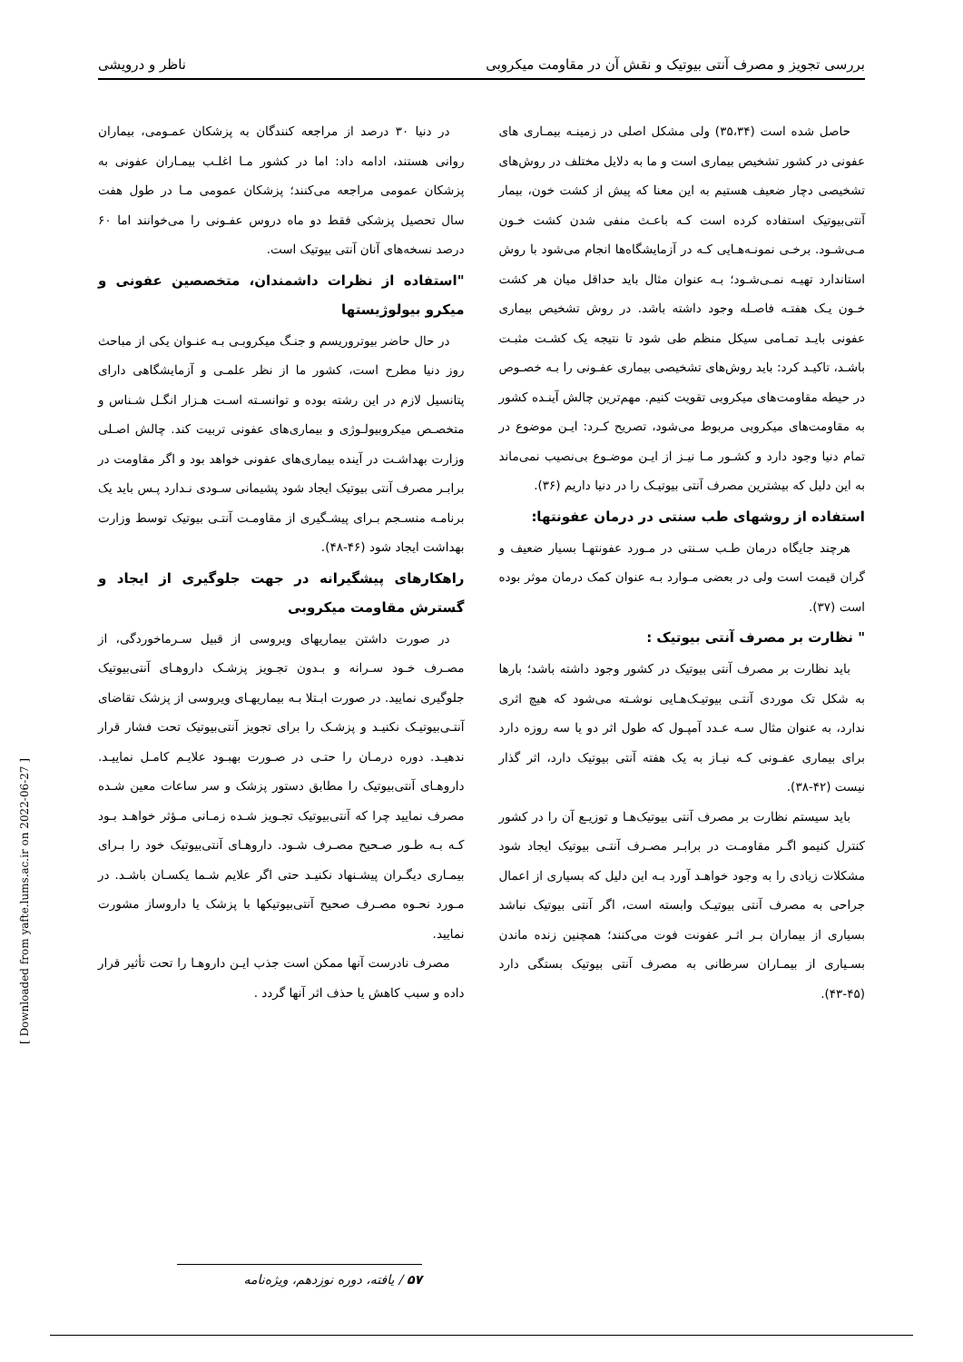بررسی تجویز و مصرف آنتی بیوتیک و نقش آن در مقاومت میکروبی ناظر و درویشی
حاصل شده است (۳۵،۳۴) ولی مشکل اصلی در زمینـه بیمـاری های عفونی در کشور تشخیص بیماری است و ما به دلایل مختلف در روش‌های تشخیصی دچار ضعیف هستیم به این معنا که پیش از کشت خون، بیمار آنتی‌بیوتیک استفاده کرده است کـه باعـث منفی شدن کشت خـون مـی‌شـود. برخـی نمونـه‌هـایی کـه در آزمایشگاه‌ها انجام می‌شود با روش استاندارد تهیـه نمـی‌شـود؛ بـه عنوان مثال باید حداقل میان هر کشت خـون یـک هفتـه فاصـله وجود داشته باشد. در روش تشخیص بیماری عفونی بایـد تمـامی سیکل منظم طی شود تا نتیجه یک کشـت مثبـت باشـد، تاکیـد کرد: باید روش‌های تشخیصی بیماری عفـونی را بـه خصـوص در حیطه مقاومت‌های میکروبی تقویت کنیم. مهم‌ترین چالش آینـده کشور به مقاومت‌های میکروبی مربوط می‌شود، تصریح کـرد: ایـن موضوع در تمام دنیا وجود دارد و کشـور مـا نیـز از ایـن موضـوع بی‌نصیب نمی‌ماند به این دلیل که بیشترین مصرف آنتی بیوتیـک را در دنیا داریم (۳۶).
استفاده از روشهای طب سنتی در درمان عفونتها:
هرچند جایگاه درمان طـب سـنتی در مـورد عفونتهـا بسیار ضعیف و گران قیمت است ولی در بعضی مـوارد بـه عنوان کمک درمان موثر بوده است (۳۷).
" نظارت بر مصرف آنتی بیوتیک :
باید نظارت بر مصرف آنتی بیوتیک در کشور وجود داشته باشد؛ بارها به شکل تک موردی آنتـی بیوتیـک‌هـایی نوشـته می‌شود که هیچ اثری ندارد، به عنوان مثال سـه عـدد آمپـول که طول اثر دو یا سه روزه دارد برای بیماری عفـونی کـه نیـاز به یک هفته آنتی بیوتیک دارد، اثر گذار نیست (۴۲-۳۸).
باید سیستم نظارت بر مصرف آنتی بیوتیک‌هـا و توزیـع آن را در کشور کنترل کنیمو اگـر مقاومـت در برابـر مصـرف آنتـی بیوتیک ایجاد شود مشکلات زیادی را به وجود خواهـد آورد بـه این دلیل که بسیاری از اعمال جراحی به مصرف آنتی بیوتیـک وابسته است، اگر آنتی بیوتیک نباشد بسیاری از بیماران بـر اثـر عفونت فوت می‌کنند؛ همچنین زنده ماندن بسـیاری از بیمـاران سرطانی به مصرف آنتی بیوتیک بستگی دارد (۴۵-۴۳).
در دنیا ۳۰ درصد از مراجعه کنندگان به پزشکان عمـومی، بیماران روانی هستند، ادامه داد: اما در کشور مـا اغلـب بیمـاران عفونی به پزشکان عمومی مراجعه می‌کنند؛ پزشکان عمومی مـا در طول هفت سال تحصیل پزشکی فقط دو ماه دروس عفـونی را می‌خوانند اما ۶۰ درصد نسخه‌های آنان آنتی بیوتیک است.
"استفاده از نظرات داشمندان، متخصصین عفونی و میکرو بیولوژیستها
در حال حاضر بیوتروریسم و جنـگ میکروبـی بـه عنـوان یکی از مباحث روز دنیا مطرح است، کشور ما از نظر علمـی و آزمایشگاهی دارای پتانسیل لازم در این رشته بوده و توانسـته اسـت هـزار انگـل شـناس و متخصـص میکروبیولـوژی و بیماری‌های عفونی تربیت کند. چالش اصـلی وزارت بهداشـت در آینده بیماری‌های عفونی خواهد بود و اگر مقاومت در برابـر مصرف آنتی بیوتیک ایجاد شود پشیمانی سـودی نـدارد پـس باید یک برنامـه منسـجم بـرای پیشـگیری از مقاومـت آنتـی بیوتیک توسط وزارت بهداشت ایجاد شود (۴۶-۴۸).
راهکارهای پیشگیرانه در جهت جلوگیری از ایجاد و گسترش مقاومت میکروبی
در صورت داشتن بیماریهای ویروسی از قبیل سـرماخوردگی، از مصـرف خـود سـرانه و بـدون تجـویز پزشـک داروهـای آنتی‌بیوتیک جلوگیری نمایید. در صورت ابـتلا بـه بیماریهـای ویروسی از پزشک تقاضای آنتـی‌بیوتیـک نکنیـد و پزشـک را برای تجویز آنتی‌بیوتیک تحت فشار قرار ندهیـد. دوره درمـان را حتـی در صـورت بهبـود علایـم کامـل نماییـد. داروهـای آنتی‌بیوتیک را مطابق دستور پزشک و سر ساعات معین شـده مصرف نمایید چرا که آنتی‌بیوتیک تجـویز شـده زمـانی مـؤثر خواهـد بـود کـه بـه طـور صـحیح مصـرف شـود. داروهـای آنتی‌بیوتیک خود را بـرای بیمـاری دیگـران پیشـنهاد نکنیـد حتی اگر علایم شـما یکسـان باشـد. در مـورد نحـوه مصـرف صحیح آنتی‌بیوتیکها با پزشک یا داروساز مشورت نمایید.
مصرف نادرست آنها ممکن است جذب ایـن داروهـا را تحت تأثیر قرار داده و سبب کاهش یا حذف اثر آنها گردد .
[ Downloaded from yafte.lums.ac.ir on 2022-06-27 ]
۵۷ / یافته، دوره نوزدهم، ویژه‌نامه